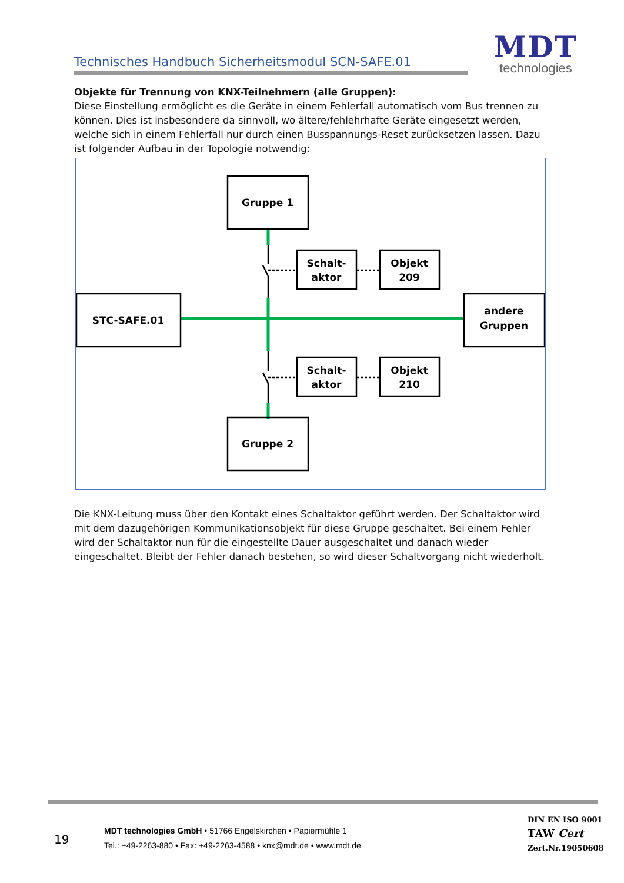Technisches Handbuch Sicherheitsmodul SCN-SAFE.01
MDT
technologies
Objekte für Trennung von KNX-Teilnehmern (alle Gruppen):
Diese Einstellung ermöglicht es die Geräte in einem Fehlerfall automatisch vom Bus trennen zu können. Dies ist insbesondere da sinnvoll, wo ältere/fehlehrhafte Geräte eingesetzt werden, welche sich in einem Fehlerfall nur durch einen Busspannungs-Reset zurücksetzen lassen. Dazu ist folgender Aufbau in der Topologie notwendig:
Gruppe 1
Gruppe 2
STC-SAFE.01
andere
Gruppen
Schalt-
aktor
Objekt
209
Schalt-
aktor
Objekt
210
Die KNX-Leitung muss über den Kontakt eines Schaltaktor geführt werden. Der Schaltaktor wird mit dem dazugehörigen Kommunikationsobjekt für diese Gruppe geschaltet. Bei einem Fehler wird der Schaltaktor nun für die eingestellte Dauer ausgeschaltet und danach wieder eingeschaltet. Bleibt der Fehler danach bestehen, so wird dieser Schaltvorgang nicht wiederholt.
19
MDT technologies GmbH • 51766 Engelskirchen • Papiermühle 1
Tel.: +49-2263-880 • Fax: +49-2263-4588 • knx@mdt.de • www.mdt.de
DIN EN ISO 9001
TAW Cert
Zert.Nr.19050608